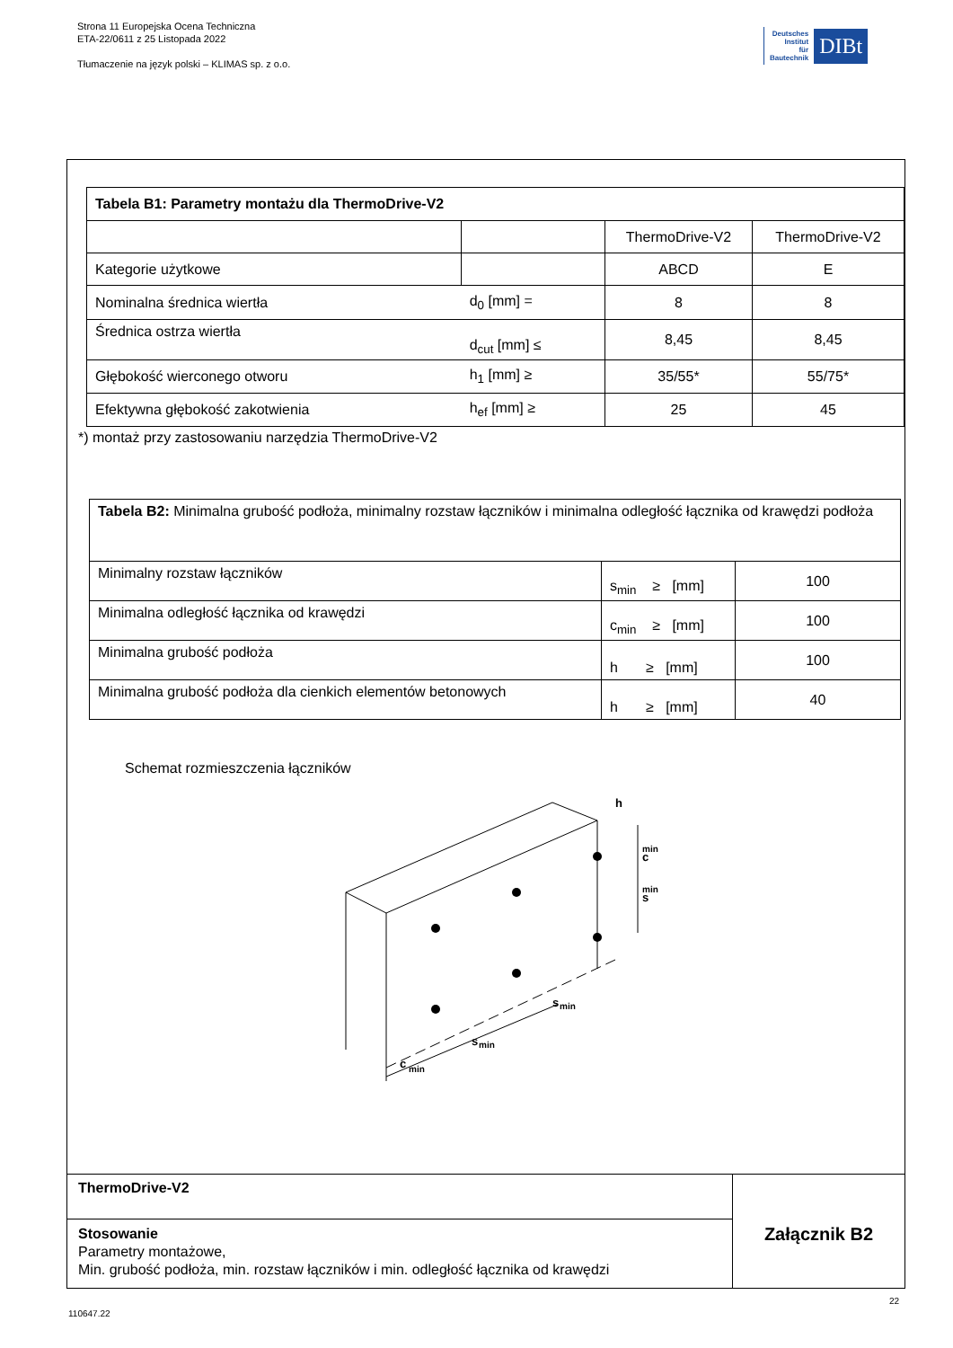Strona 11 Europejska Ocena Techniczna
ETA-22/0611 z 25 Listopada 2022
Tłumaczenie na język polski – KLIMAS sp. z o.o.
Deutsches
Institut
für
Bautechnik
DIBt
| Tabela B1: Parametry montażu dla ThermoDrive-V2 | | | |
| | | ThermoDrive-V2 | ThermoDrive-V2 |
| Kategorie użytkowe | | ABCD | E |
| Nominalna średnica wiertła | d<sub>0</sub> [mm] = | 8 | 8 |
| Średnica ostrza wiertła | d<sub>cut</sub> [mm] ≤ | 8,45 | 8,45 |
| Głębokość wierconego otworu | h<sub>1</sub> [mm] ≥ | 35/55* | 55/75* |
| Efektywna głębokość zakotwienia | h<sub>ef</sub> [mm] ≥ | 25 | 45 |
*) montaż przy zastosowaniu narzędzia ThermoDrive-V2
| Tabela B2: Minimalna grubość podłoża, minimalny rozstaw łączników i minimalna odległość łącznika od krawędzi podłoża | | |
| Minimalny rozstaw łączników | s<sub>min</sub> ≥ [mm] | 100 |
| Minimalna odległość łącznika od krawędzi | c<sub>min</sub> ≥ [mm] | 100 |
| Minimalna grubość podłoża | h ≥ [mm] | 100 |
| Minimalna grubość podłoża dla cienkich elementów betonowych | h ≥ [mm] | 40 |
Schemat rozmieszczenia łączników
c
min
s
min
s
min
c
min
s
min
h
ThermoDrive-V2
Stosowanie
Parametry montażowe,
Min. grubość podłoża, min. rozstaw łączników i min. odległość łącznika od krawędzi
Załącznik B2
22
110647.22